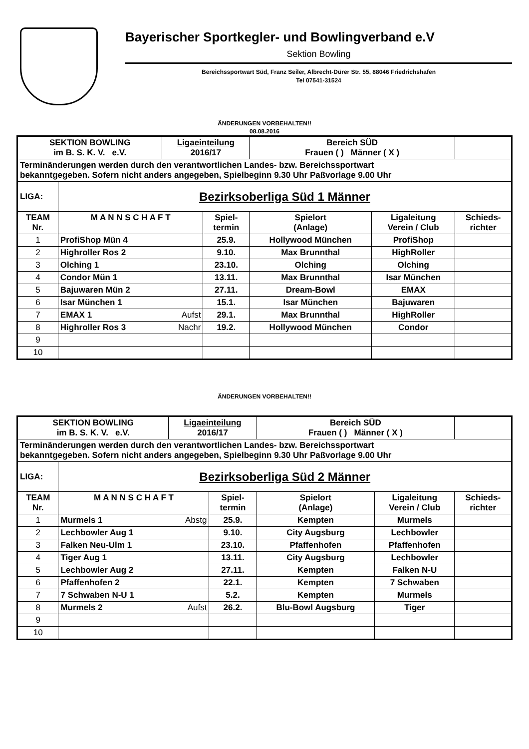Bayerischer Sportkegler- und Bowlingverband e.V
Sektion Bowling
Bereichssportwart Süd, Franz Seiler, Albrecht-Dürer Str. 55, 88046 Friedrichshafen
Tel 07541-31524
ÄNDERUNGEN VORBEHALTEN!!
08.08.2016
| SEKTION BOWLING im B. S. K. V. e.V. | | Ligaeinteilung 2016/17 | | Bereich SÜD Frauen ( ) Männer ( X ) | | |
| Terminänderungen werden durch den verantwortlichen Landes- bzw. Bereichssportwart bekanntgegeben. Sofern nicht anders angegeben, Spielbeginn 9.30 Uhr Paßvorlage 9.00 Uhr | | | | | | |
| LIGA: | Bezirksoberliga Süd 1 Männer | | | | | |
| TEAM Nr. | M A N N S C H A F T | | Spiel- termin | Spielort (Anlage) | Ligaleitung Verein / Club | Schieds- richter |
| 1 | ProfiShop Mün 4 | | 25.9. | Hollywood München | ProfiShop | |
| 2 | Highroller Ros 2 | | 9.10. | Max Brunnthal | HighRoller | |
| 3 | Olching 1 | | 23.10. | Olching | Olching | |
| 4 | Condor Mün 1 | | 13.11. | Max Brunnthal | Isar München | |
| 5 | Bajuwaren Mün 2 | | 27.11. | Dream-Bowl | EMAX | |
| 6 | Isar München 1 | | 15.1. | Isar München | Bajuwaren | |
| 7 | EMAX 1 | Aufst | 29.1. | Max Brunnthal | HighRoller | |
| 8 | Highroller Ros 3 | Nachr | 19.2. | Hollywood München | Condor | |
| 9 | | | | | | |
| 10 | | | | | | |
ÄNDERUNGEN VORBEHALTEN!!
| SEKTION BOWLING im B. S. K. V. e.V. | | Ligaeinteilung 2016/17 | | Bereich SÜD Frauen ( ) Männer ( X ) | | |
| Terminänderungen werden durch den verantwortlichen Landes- bzw. Bereichssportwart bekanntgegeben. Sofern nicht anders angegeben, Spielbeginn 9.30 Uhr Paßvorlage 9.00 Uhr | | | | | | |
| LIGA: | Bezirksoberliga Süd 2 Männer | | | | | |
| TEAM Nr. | M A N N S C H A F T | | Spiel- termin | Spielort (Anlage) | Ligaleitung Verein / Club | Schieds- richter |
| 1 | Murmels 1 | Abstg | 25.9. | Kempten | Murmels | |
| 2 | Lechbowler Aug 1 | | 9.10. | City Augsburg | Lechbowler | |
| 3 | Falken Neu-Ulm 1 | | 23.10. | Pfaffenhofen | Pfaffenhofen | |
| 4 | Tiger Aug 1 | | 13.11. | City Augsburg | Lechbowler | |
| 5 | Lechbowler Aug 2 | | 27.11. | Kempten | Falken N-U | |
| 6 | Pfaffenhofen 2 | | 22.1. | Kempten | 7 Schwaben | |
| 7 | 7 Schwaben N-U 1 | | 5.2. | Kempten | Murmels | |
| 8 | Murmels 2 | Aufst | 26.2. | Blu-Bowl Augsburg | Tiger | |
| 9 | | | | | | |
| 10 | | | | | | |